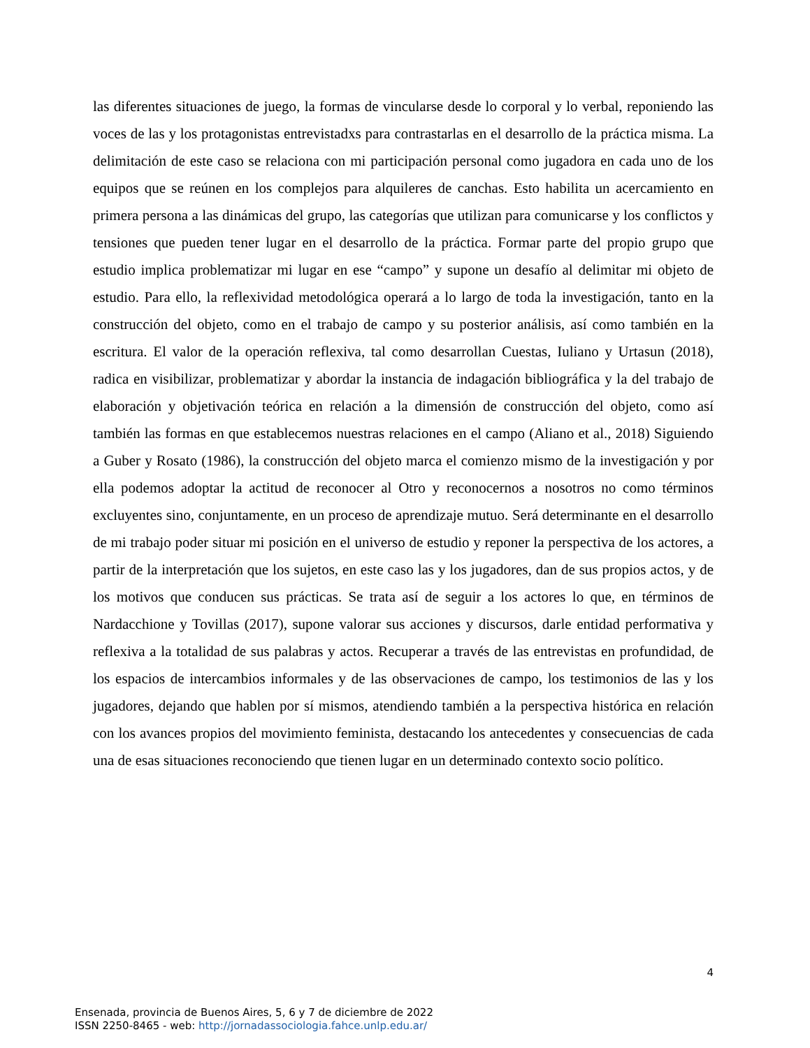las diferentes situaciones de juego, la formas de vincularse desde lo corporal y lo verbal, reponiendo las voces de las y los protagonistas entrevistadxs para contrastarlas en el desarrollo de la práctica misma. La delimitación de este caso se relaciona con mi participación personal como jugadora en cada uno de los equipos que se reúnen en los complejos para alquileres de canchas. Esto habilita un acercamiento en primera persona a las dinámicas del grupo, las categorías que utilizan para comunicarse y los conflictos y tensiones que pueden tener lugar en el desarrollo de la práctica. Formar parte del propio grupo que estudio implica problematizar mi lugar en ese “campo” y supone un desafío al delimitar mi objeto de estudio. Para ello, la reflexividad metodológica operará a lo largo de toda la investigación, tanto en la construcción del objeto, como en el trabajo de campo y su posterior análisis, así como también en la escritura. El valor de la operación reflexiva, tal como desarrollan Cuestas, Iuliano y Urtasun (2018), radica en visibilizar, problematizar y abordar la instancia de indagación bibliográfica y la del trabajo de elaboración y objetivación teórica en relación a la dimensión de construcción del objeto, como así también las formas en que establecemos nuestras relaciones en el campo (Aliano et al., 2018) Siguiendo a Guber y Rosato (1986), la construcción del objeto marca el comienzo mismo de la investigación y por ella podemos adoptar la actitud de reconocer al Otro y reconocernos a nosotros no como términos excluyentes sino, conjuntamente, en un proceso de aprendizaje mutuo. Será determinante en el desarrollo de mi trabajo poder situar mi posición en el universo de estudio y reponer la perspectiva de los actores, a partir de la interpretación que los sujetos, en este caso las y los jugadores, dan de sus propios actos, y de los motivos que conducen sus prácticas. Se trata así de seguir a los actores lo que, en términos de Nardacchione y Tovillas (2017), supone valorar sus acciones y discursos, darle entidad performativa y reflexiva a la totalidad de sus palabras y actos. Recuperar a través de las entrevistas en profundidad, de los espacios de intercambios informales y de las observaciones de campo, los testimonios de las y los jugadores, dejando que hablen por sí mismos, atendiendo también a la perspectiva histórica en relación con los avances propios del movimiento feminista, destacando los antecedentes y consecuencias de cada una de esas situaciones reconociendo que tienen lugar en un determinado contexto socio político.
4
Ensenada, provincia de Buenos Aires, 5, 6 y 7 de diciembre de 2022
ISSN 2250-8465 - web: http://jornadassociologia.fahce.unlp.edu.ar/